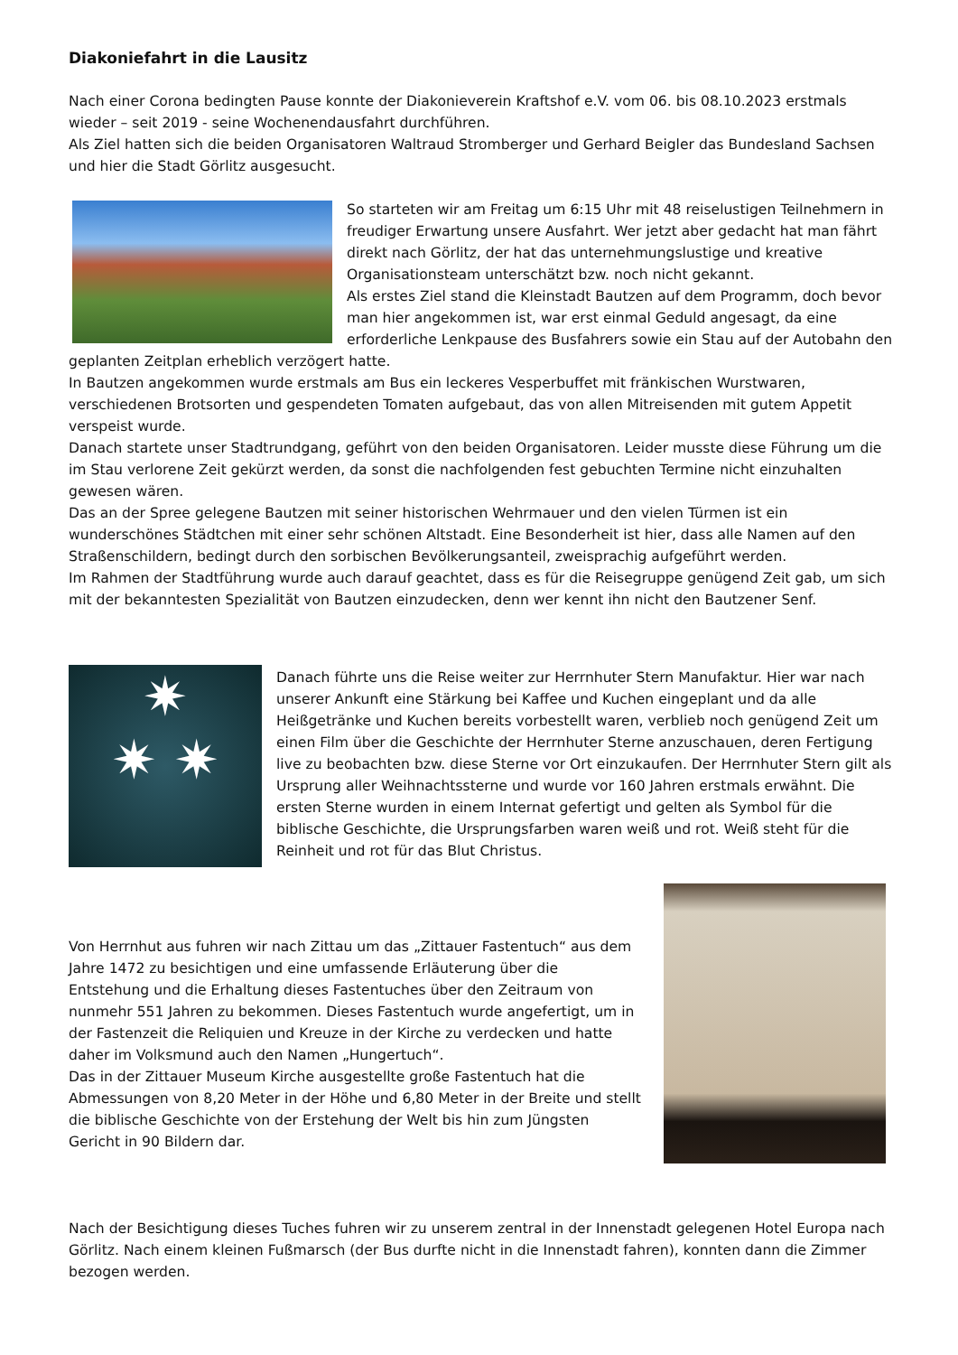Diakoniefahrt in die Lausitz
Nach einer Corona bedingten Pause konnte der Diakonieverein Kraftshof e.V. vom 06. bis 08.10.2023 erstmals wieder – seit 2019 - seine Wochenendausfahrt durchführen.
Als Ziel hatten sich die beiden Organisatoren Waltraud Stromberger und Gerhard Beigler das Bundesland Sachsen und hier die Stadt Görlitz ausgesucht.
So starteten wir am Freitag um 6:15 Uhr mit 48 reiselustigen Teilnehmern in freudiger Erwartung unsere Ausfahrt. Wer jetzt aber gedacht hat man fährt direkt nach Görlitz, der hat das unternehmungslustige und kreative Organisationsteam unterschätzt bzw. noch nicht gekannt.
Als erstes Ziel stand die Kleinstadt Bautzen auf dem Programm, doch bevor man hier angekommen ist, war erst einmal Geduld angesagt, da eine erforderliche Lenkpause des Busfahrers sowie ein Stau auf der Autobahn den geplanten Zeitplan erheblich verzögert hatte.
In Bautzen angekommen wurde erstmals am Bus ein leckeres Vesperbuffet mit fränkischen Wurstwaren, verschiedenen Brotsorten und gespendeten Tomaten aufgebaut, das von allen Mitreisenden mit gutem Appetit verspeist wurde.
Danach startete unser Stadtrundgang, geführt von den beiden Organisatoren. Leider musste diese Führung um die im Stau verlorene Zeit gekürzt werden, da sonst die nachfolgenden fest gebuchten Termine nicht einzuhalten gewesen wären.
Das an der Spree gelegene Bautzen mit seiner historischen Wehrmauer und den vielen Türmen ist ein wunderschönes Städtchen mit einer sehr schönen Altstadt. Eine Besonderheit ist hier, dass alle Namen auf den Straßenschildern, bedingt durch den sorbischen Bevölkerungsanteil, zweisprachig aufgeführt werden.
Im Rahmen der Stadtführung wurde auch darauf geachtet, dass es für die Reisegruppe genügend Zeit gab, um sich mit der bekanntesten Spezialität von Bautzen einzudecken, denn wer kennt ihn nicht den Bautzener Senf.
✷
✷ ✷
Danach führte uns die Reise weiter zur Herrnhuter Stern Manufaktur. Hier war nach unserer Ankunft eine Stärkung bei Kaffee und Kuchen eingeplant und da alle Heißgetränke und Kuchen bereits vorbestellt waren, verblieb noch genügend Zeit um einen Film über die Geschichte der Herrnhuter Sterne anzuschauen, deren Fertigung live zu beobachten bzw. diese Sterne vor Ort einzukaufen. Der Herrnhuter Stern gilt als Ursprung aller Weihnachtssterne und wurde vor 160 Jahren erstmals erwähnt. Die ersten Sterne wurden in einem Internat gefertigt und gelten als Symbol für die biblische Geschichte, die Ursprungsfarben waren weiß und rot. Weiß steht für die Reinheit und rot für das Blut Christus.
Von Herrnhut aus fuhren wir nach Zittau um das „Zittauer Fastentuch“ aus dem Jahre 1472 zu besichtigen und eine umfassende Erläuterung über die Entstehung und die Erhaltung dieses Fastentuches über den Zeitraum von nunmehr 551 Jahren zu bekommen. Dieses Fastentuch wurde angefertigt, um in der Fastenzeit die Reliquien und Kreuze in der Kirche zu verdecken und hatte daher im Volksmund auch den Namen „Hungertuch“.
Das in der Zittauer Museum Kirche ausgestellte große Fastentuch hat die Abmessungen von 8,20 Meter in der Höhe und 6,80 Meter in der Breite und stellt die biblische Geschichte von der Erstehung der Welt bis hin zum Jüngsten Gericht in 90 Bildern dar.
Nach der Besichtigung dieses Tuches fuhren wir zu unserem zentral in der Innenstadt gelegenen Hotel Europa nach Görlitz. Nach einem kleinen Fußmarsch (der Bus durfte nicht in die Innenstadt fahren), konnten dann die Zimmer bezogen werden.